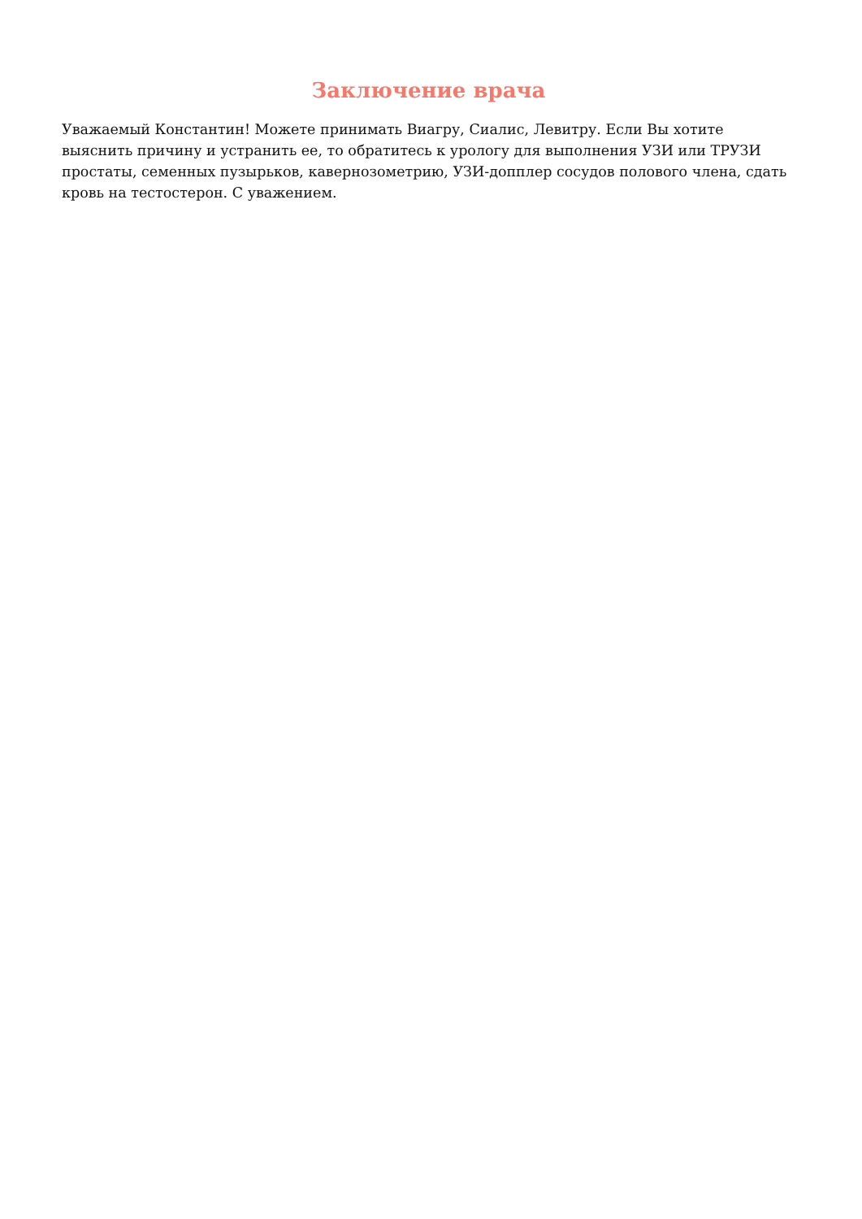Заключение врача
Уважаемый Константин! Можете принимать Виагру, Сиалис, Левитру. Если Вы хотите выяснить причину и устранить ее, то обратитесь к урологу для выполнения УЗИ или ТРУЗИ простаты, семенных пузырьков, кавернозометрию, УЗИ-допплер сосудов полового члена, сдать кровь на тестостерон. С уважением.